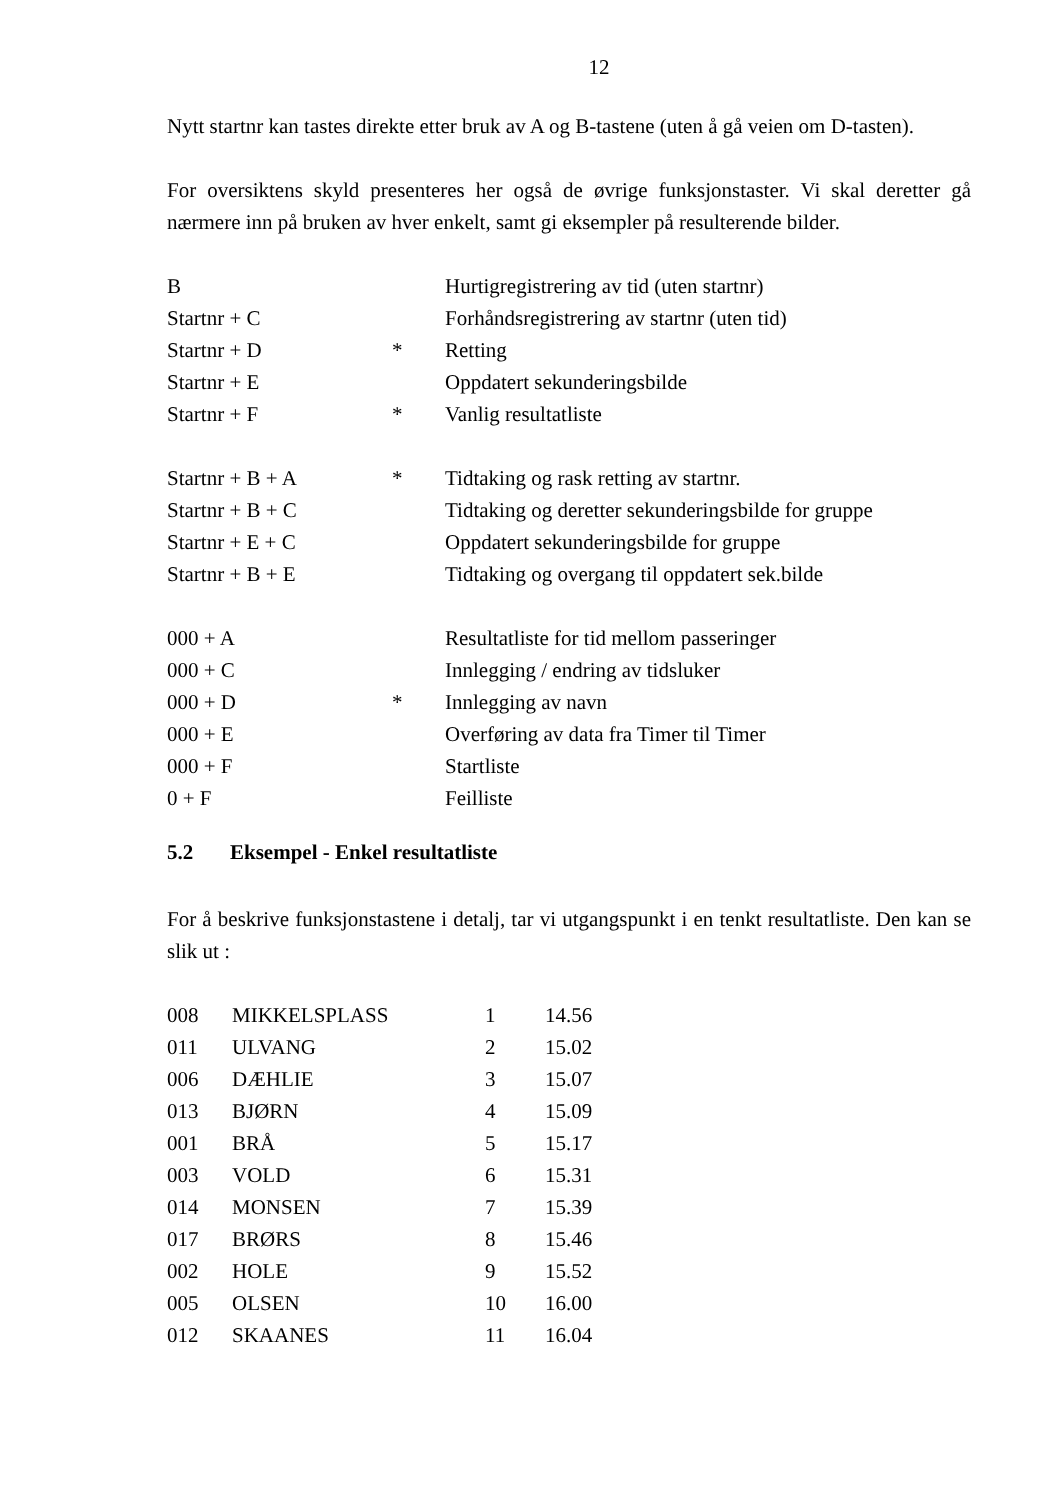12
Nytt startnr kan tastes direkte etter bruk av A og B-tastene (uten å gå veien om D-tasten).
For oversiktens skyld presenteres her også de øvrige funksjonstaster. Vi skal deretter gå nærmere inn på bruken av hver enkelt, samt gi eksempler på resulterende bilder.
| B | | Hurtigregistrering av tid (uten startnr) |
| Startnr + C | | Forhåndsregistrering av startnr (uten tid) |
| Startnr + D | * | Retting |
| Startnr + E | | Oppdatert sekunderingsbilde |
| Startnr + F | * | Vanlig resultatliste |
| Startnr + B + A | * | Tidtaking og rask retting av startnr. |
| Startnr + B + C | | Tidtaking og deretter sekunderingsbilde for gruppe |
| Startnr + E + C | | Oppdatert sekunderingsbilde for gruppe |
| Startnr + B + E | | Tidtaking og overgang til oppdatert sek.bilde |
| 000 + A | | Resultatliste for tid mellom passeringer |
| 000 + C | | Innlegging / endring av tidsluker |
| 000 + D | * | Innlegging av navn |
| 000 + E | | Overføring av data fra Timer til Timer |
| 000 + F | | Startliste |
| 0 + F | | Feilliste |
5.2 Eksempel - Enkel resultatliste
For å beskrive funksjonstastene i detalj, tar vi utgangspunkt i en tenkt resultatliste. Den kan se slik ut :
| 008 | MIKKELSPLASS | 1 | 14.56 |
| 011 | ULVANG | 2 | 15.02 |
| 006 | DÆHLIE | 3 | 15.07 |
| 013 | BJØRN | 4 | 15.09 |
| 001 | BRÅ | 5 | 15.17 |
| 003 | VOLD | 6 | 15.31 |
| 014 | MONSEN | 7 | 15.39 |
| 017 | BRØRS | 8 | 15.46 |
| 002 | HOLE | 9 | 15.52 |
| 005 | OLSEN | 10 | 16.00 |
| 012 | SKAANES | 11 | 16.04 |